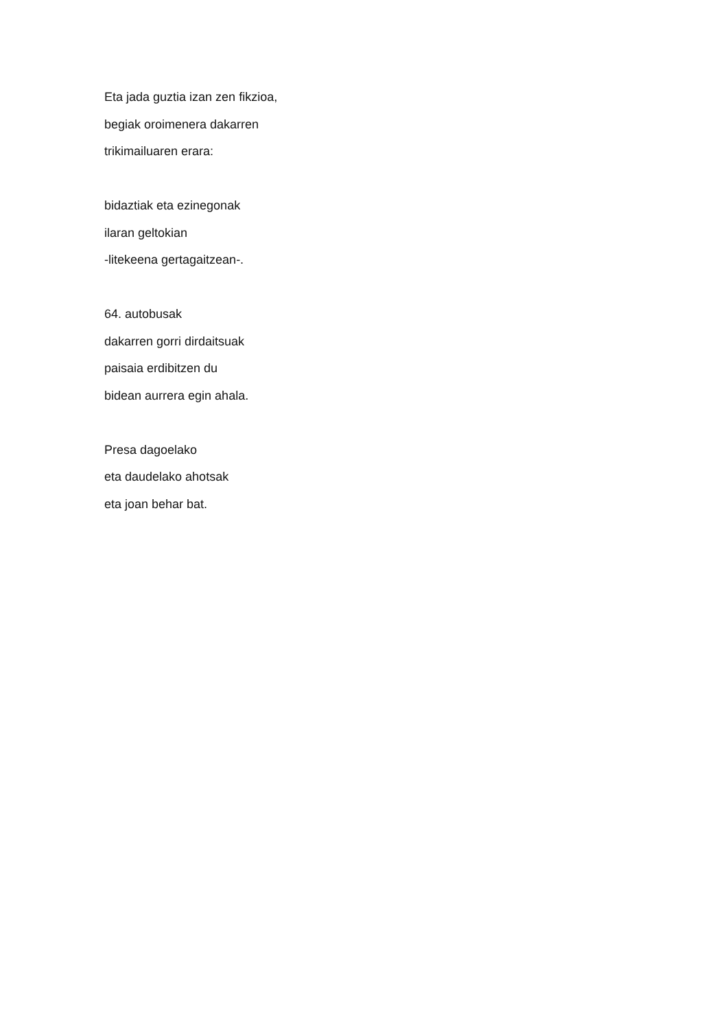Eta jada guztia izan zen fikzioa,
begiak oroimenera dakarren
trikimailuaren erara:
bidaztiak eta ezinegonak
ilaran geltokian
-litekeena gertagaitzean-.
64. autobusak
dakarren gorri dirdaitsuak
paisaia erdibitzen du
bidean aurrera egin ahala.
Presa dagoelako
eta daudelako ahotsak
eta joan behar bat.